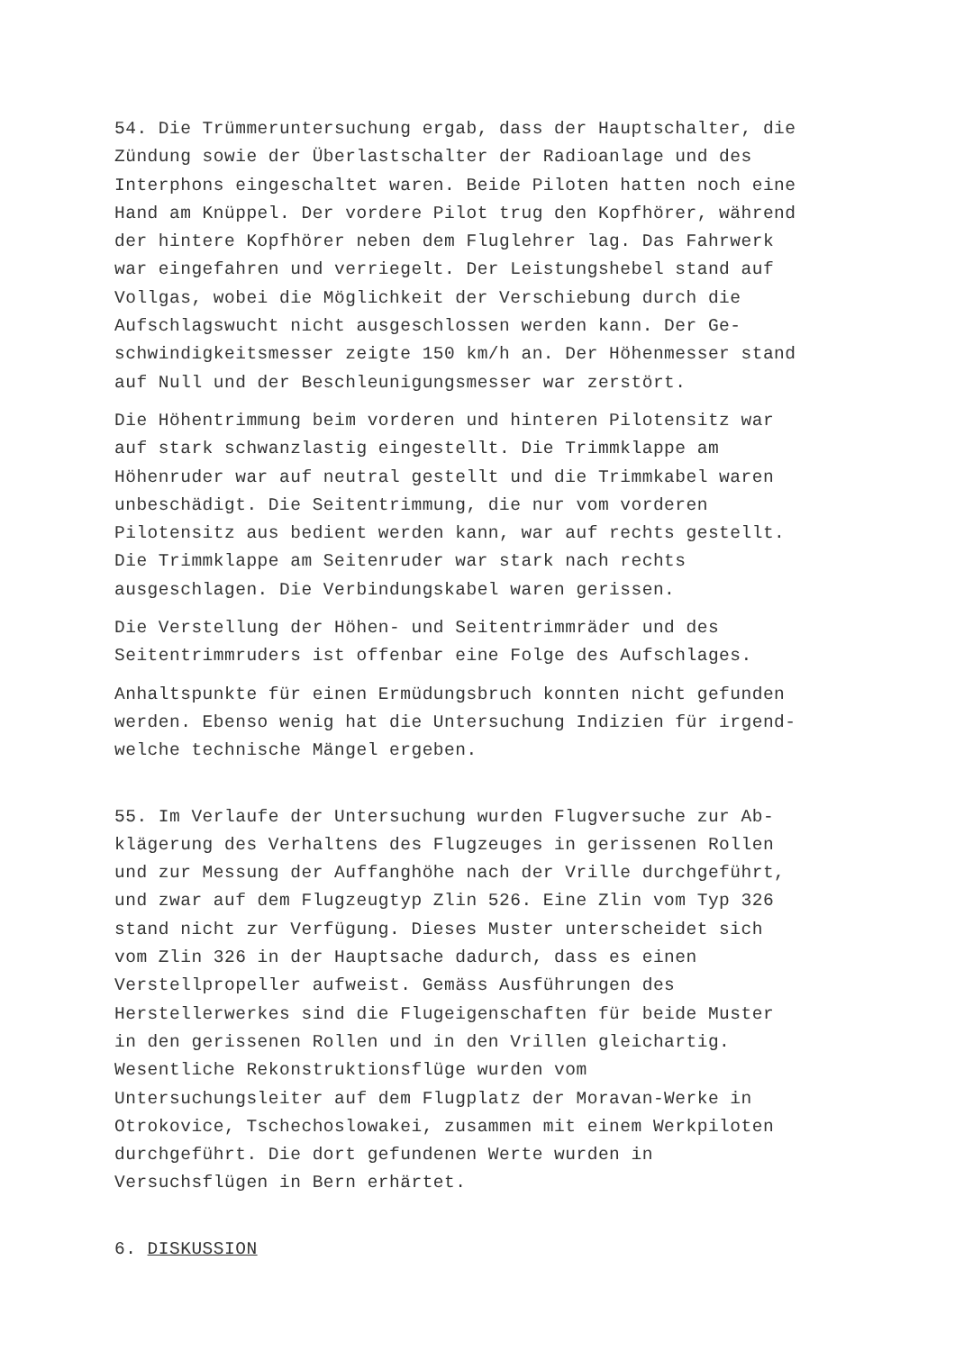54. Die Trümmeruntersuchung ergab, dass der Hauptschalter, die Zündung sowie der Überlastschalter der Radioanlage und des Interphons eingeschaltet waren. Beide Piloten hatten noch eine Hand am Knüppel. Der vordere Pilot trug den Kopfhörer, während der hintere Kopfhörer neben dem Fluglehrer lag. Das Fahrwerk war eingefahren und verriegelt. Der Leistungshebel stand auf Vollgas, wobei die Möglichkeit der Verschiebung durch die Aufschlagswucht nicht ausgeschlossen werden kann. Der Ge- schwindigkeitsmesser zeigte 150 km/h an. Der Höhenmesser stand auf Null und der Beschleunigungsmesser war zerstört.
Die Höhentrimmung beim vorderen und hinteren Pilotensitz war auf stark schwanzlastig eingestellt. Die Trimmklappe am Höhenruder war auf neutral gestellt und die Trimmkabel waren unbeschädigt. Die Seitentrimmung, die nur vom vorderen Pilotensitz aus bedient werden kann, war auf rechts gestellt. Die Trimmklappe am Seitenruder war stark nach rechts ausgeschlagen. Die Verbindungskabel waren gerissen.
Die Verstellung der Höhen- und Seitentrimmräder und des Seitentrimmruders ist offenbar eine Folge des Aufschlages.
Anhaltspunkte für einen Ermüdungsbruch konnten nicht gefunden werden. Ebenso wenig hat die Untersuchung Indizien für irgend- welche technische Mängel ergeben.
55. Im Verlaufe der Untersuchung wurden Flugversuche zur Ab- klägerung des Verhaltens des Flugzeuges in gerissenen Rollen und zur Messung der Auffanghöhe nach der Vrille durchgeführt, und zwar auf dem Flugzeugtyp Zlin 526. Eine Zlin vom Typ 326 stand nicht zur Verfügung. Dieses Muster unterscheidet sich vom Zlin 326 in der Hauptsache dadurch, dass es einen Verstellpropeller aufweist. Gemäss Ausführungen des Herstellerwerkes sind die Flugeigenschaften für beide Muster in den gerissenen Rollen und in den Vrillen gleichartig. Wesentliche Rekonstruktionsflüge wurden vom Untersuchungsleiter auf dem Flugplatz der Moravan-Werke in Otrokovice, Tschechoslowakei, zusammen mit einem Werkpiloten durchgeführt. Die dort gefundenen Werte wurden in Versuchsflügen in Bern erhärtet.
6. DISKUSSION